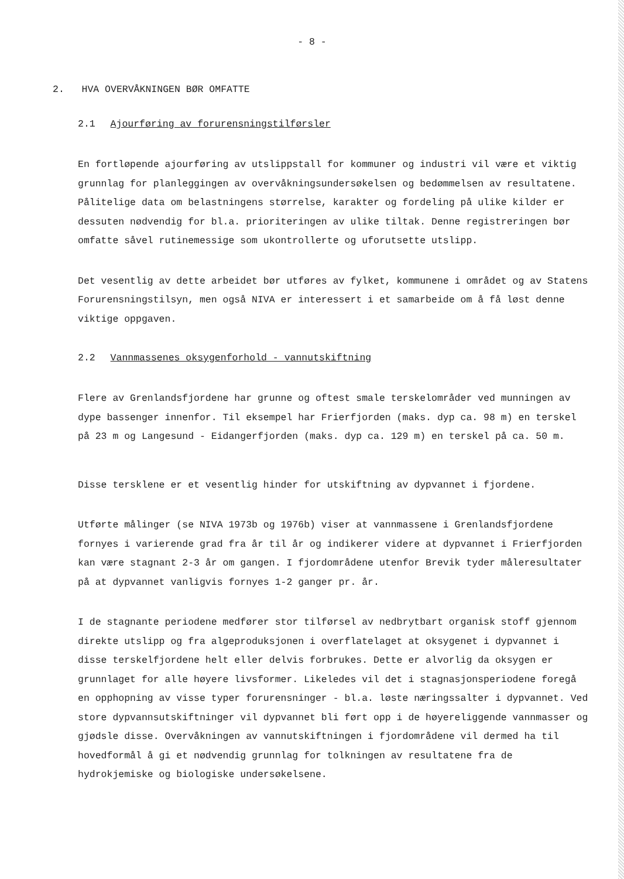- 8 -
2. HVA OVERVÅKNINGEN BØR OMFATTE
2.1 Ajourføring av forurensningstilførsler
En fortløpende ajourføring av utslippstall for kommuner og industri vil være et viktig grunnlag for planleggingen av overvåkningsundersøkelsen og bedømmelsen av resultatene. Pålitelige data om belastningens størrelse, karakter og fordeling på ulike kilder er dessuten nødvendig for bl.a. prioriteringen av ulike tiltak. Denne registreringen bør omfatte såvel rutinemessige som ukontrollerte og uforutsette utslipp.
Det vesentlig av dette arbeidet bør utføres av fylket, kommunene i området og av Statens Forurensningstilsyn, men også NIVA er interessert i et samarbeide om å få løst denne viktige oppgaven.
2.2 Vannmassenes oksygenforhold - vannutskiftning
Flere av Grenlandsfjordene har grunne og oftest smale terskelområder ved munningen av dype bassenger innenfor. Til eksempel har Frierfjorden (maks. dyp ca. 98 m) en terskel på 23 m og Langesund - Eidangerfjorden (maks. dyp ca. 129 m) en terskel på ca. 50 m.
Disse tersklene er et vesentlig hinder for utskiftning av dypvannet i fjordene.
Utførte målinger (se NIVA 1973b og 1976b) viser at vannmassene i Grenlandsfjordene fornyes i varierende grad fra år til år og indikerer videre at dypvannet i Frierfjorden kan være stagnant 2-3 år om gangen. I fjordområdene utenfor Brevik tyder måleresultater på at dypvannet vanligvis fornyes 1-2 ganger pr. år.
I de stagnante periodene medfører stor tilførsel av nedbrytbart organisk stoff gjennom direkte utslipp og fra algeproduksjonen i overflatelaget at oksygenet i dypvannet i disse terskelfjordene helt eller delvis forbrukes. Dette er alvorlig da oksygen er grunnlaget for alle høyere livsformer. Likeledes vil det i stagnasjonsperiodene foregå en opphopning av visse typer forurensninger - bl.a. løste næringssalter i dypvannet. Ved store dypvannsutskiftninger vil dypvannet bli ført opp i de høyereliggende vannmasser og gjødsle disse. Overvåkningen av vannutskiftningen i fjordområdene vil dermed ha til hovedformål å gi et nødvendig grunnlag for tolkningen av resultatene fra de hydrokjemiske og biologiske undersøkelsene.